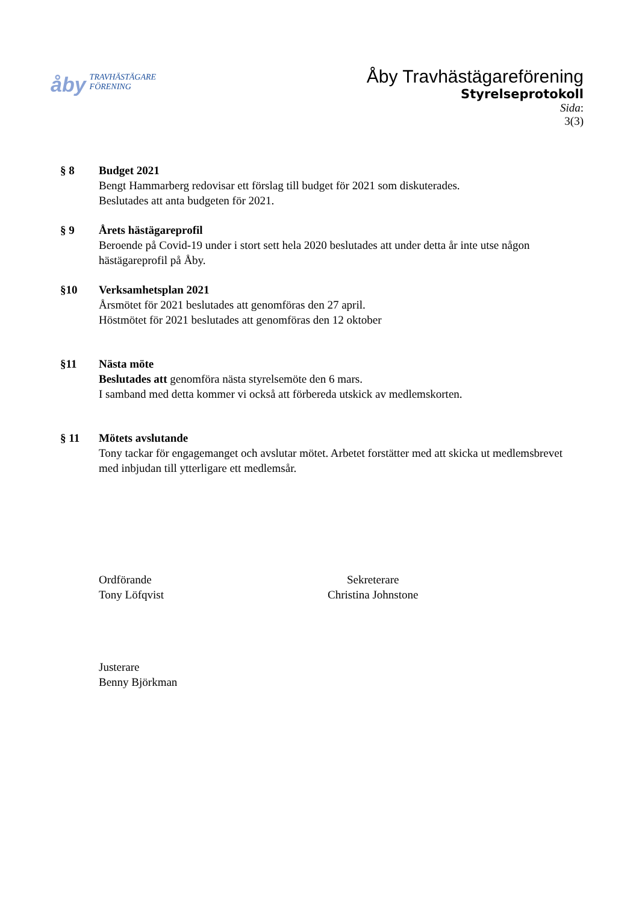åby TRAVHÄSTÄGARE
FÖRENING
Åby Travhästägareförening
Styrelseprotokoll
Sida:
3(3)
§ 8 Budget 2021
Bengt Hammarberg redovisar ett förslag till budget för 2021 som diskuterades.
Beslutades att anta budgeten för 2021.
§ 9 Årets hästägareprofil
Beroende på Covid-19 under i stort sett hela 2020 beslutades att under detta år inte utse någon hästägareprofil på Åby.
§10 Verksamhetsplan 2021
Årsmötet för 2021 beslutades att genomföras den 27 april.
Höstmötet för 2021 beslutades att genomföras den 12 oktober
§11 Nästa möte
Beslutades att genomföra nästa styrelsemöte den 6 mars.
I samband med detta kommer vi också att förbereda utskick av medlemskorten.
§ 11 Mötets avslutande
Tony tackar för engagemanget och avslutar mötet. Arbetet forstätter med att skicka ut medlemsbrevet med inbjudan till ytterligare ett medlemsår.
Ordförande
Tony Löfqvist
Sekreterare
Christina Johnstone
Justerare
Benny Björkman